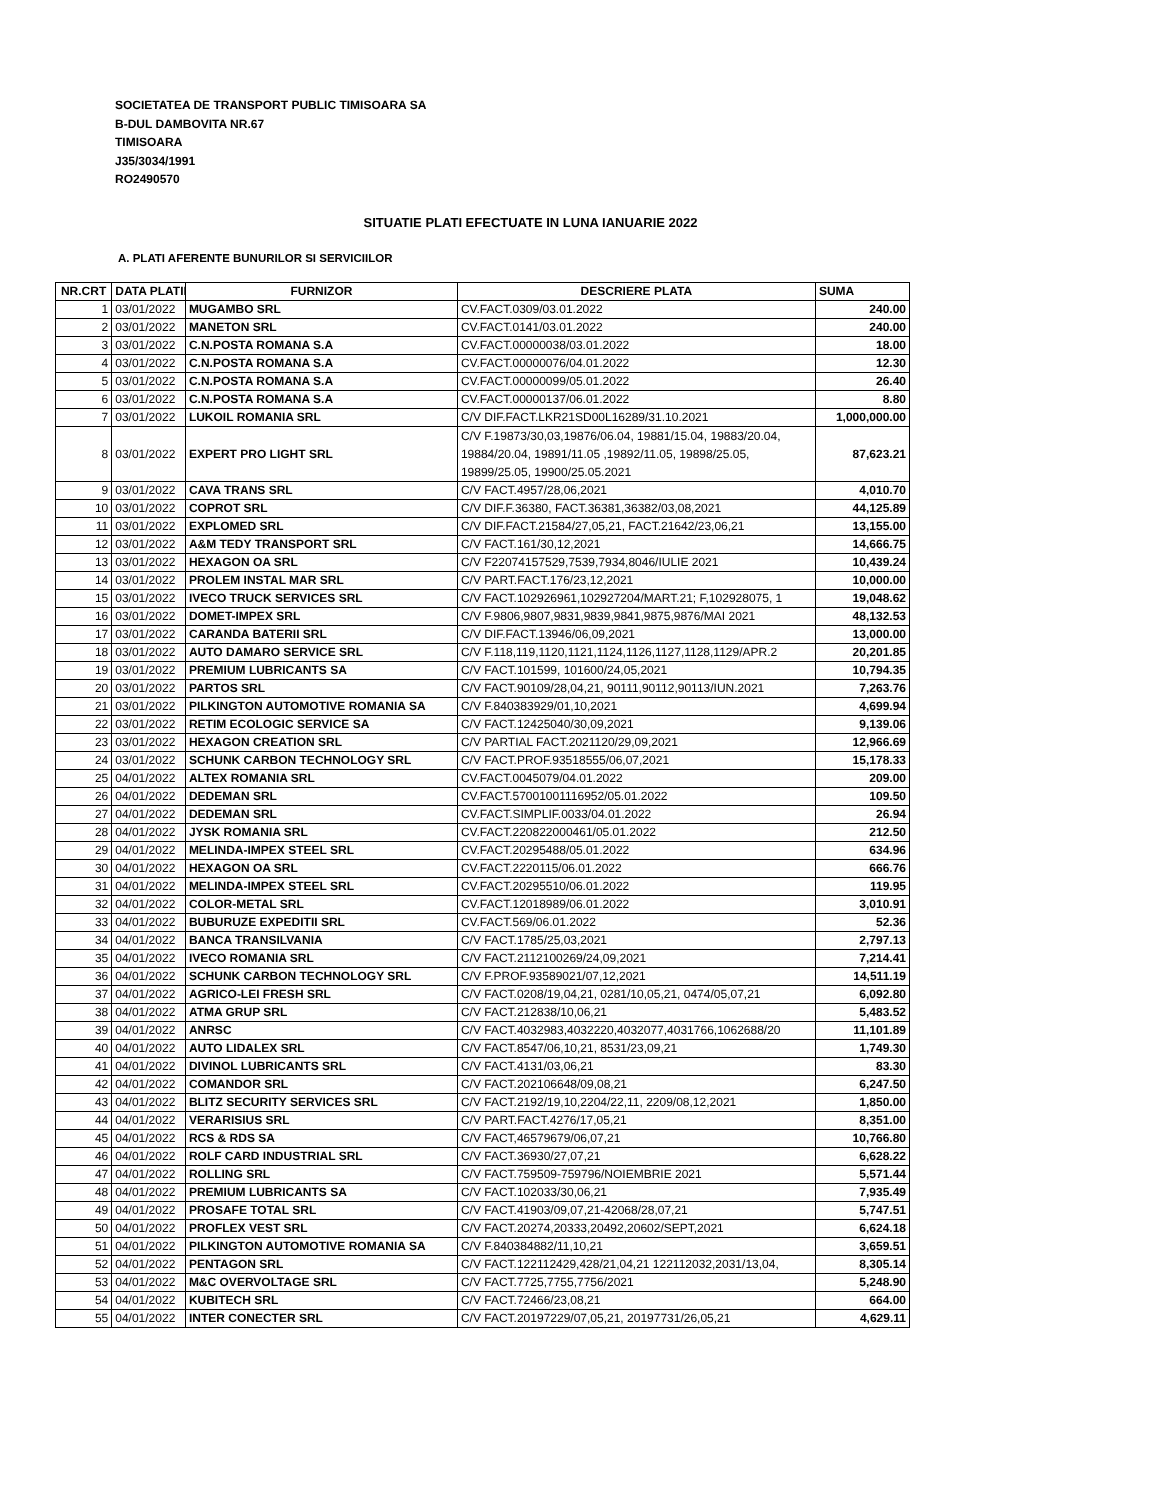SOCIETATEA DE TRANSPORT PUBLIC TIMISOARA SA
B-DUL DAMBOVITA NR.67
TIMISOARA
J35/3034/1991
RO2490570
SITUATIE PLATI EFECTUATE IN LUNA IANUARIE 2022
A. PLATI AFERENTE BUNURILOR SI SERVICIILOR
| NR.CRT | DATA PLATII | FURNIZOR | DESCRIERE PLATA | SUMA |
| --- | --- | --- | --- | --- |
| 1 | 03/01/2022 | MUGAMBO SRL | CV.FACT.0309/03.01.2022 | 240.00 |
| 2 | 03/01/2022 | MANETON SRL | CV.FACT.0141/03.01.2022 | 240.00 |
| 3 | 03/01/2022 | C.N.POSTA ROMANA S.A | CV.FACT.00000038/03.01.2022 | 18.00 |
| 4 | 03/01/2022 | C.N.POSTA ROMANA S.A | CV.FACT.00000076/04.01.2022 | 12.30 |
| 5 | 03/01/2022 | C.N.POSTA ROMANA S.A | CV.FACT.00000099/05.01.2022 | 26.40 |
| 6 | 03/01/2022 | C.N.POSTA ROMANA S.A | CV.FACT.00000137/06.01.2022 | 8.80 |
| 7 | 03/01/2022 | LUKOIL ROMANIA SRL | C/V DIF.FACT.LKR21SD00L16289/31.10.2021 | 1,000,000.00 |
| 8 | 03/01/2022 | EXPERT PRO LIGHT SRL | C/V F.19873/30,03,19876/06.04, 19881/15.04, 19883/20.04, 19884/20.04, 19891/11.05 ,19892/11.05, 19898/25.05, 19899/25.05, 19900/25.05.2021 | 87,623.21 |
| 9 | 03/01/2022 | CAVA TRANS SRL | C/V FACT.4957/28,06,2021 | 4,010.70 |
| 10 | 03/01/2022 | COPROT SRL | C/V DIF.F.36380, FACT.36381,36382/03,08,2021 | 44,125.89 |
| 11 | 03/01/2022 | EXPLOMED SRL | C/V DIF.FACT.21584/27,05,21, FACT.21642/23,06,21 | 13,155.00 |
| 12 | 03/01/2022 | A&M TEDY TRANSPORT SRL | C/V FACT.161/30,12,2021 | 14,666.75 |
| 13 | 03/01/2022 | HEXAGON OA SRL | C/V F22074157529,7539,7934,8046/IULIE 2021 | 10,439.24 |
| 14 | 03/01/2022 | PROLEM INSTAL MAR SRL | C/V PART.FACT.176/23,12,2021 | 10,000.00 |
| 15 | 03/01/2022 | IVECO TRUCK SERVICES SRL | C/V FACT.102926961,102927204/MART.21; F,102928075, 1 | 19,048.62 |
| 16 | 03/01/2022 | DOMET-IMPEX SRL | C/V F.9806,9807,9831,9839,9841,9875,9876/MAI 2021 | 48,132.53 |
| 17 | 03/01/2022 | CARANDA BATERII SRL | C/V DIF.FACT.13946/06,09,2021 | 13,000.00 |
| 18 | 03/01/2022 | AUTO DAMARO SERVICE SRL | C/V F.118,119,1120,1121,1124,1126,1127,1128,1129/APR.2 | 20,201.85 |
| 19 | 03/01/2022 | PREMIUM LUBRICANTS SA | C/V FACT.101599, 101600/24,05,2021 | 10,794.35 |
| 20 | 03/01/2022 | PARTOS SRL | C/V FACT.90109/28,04,21, 90111,90112,90113/IUN.2021 | 7,263.76 |
| 21 | 03/01/2022 | PILKINGTON AUTOMOTIVE ROMANIA SA | C/V F.840383929/01,10,2021 | 4,699.94 |
| 22 | 03/01/2022 | RETIM ECOLOGIC SERVICE SA | C/V FACT.12425040/30,09,2021 | 9,139.06 |
| 23 | 03/01/2022 | HEXAGON CREATION SRL | C/V PARTIAL FACT.2021120/29,09,2021 | 12,966.69 |
| 24 | 03/01/2022 | SCHUNK CARBON TECHNOLOGY SRL | C/V FACT.PROF.93518555/06,07,2021 | 15,178.33 |
| 25 | 04/01/2022 | ALTEX ROMANIA SRL | CV.FACT.0045079/04.01.2022 | 209.00 |
| 26 | 04/01/2022 | DEDEMAN SRL | CV.FACT.57001001116952/05.01.2022 | 109.50 |
| 27 | 04/01/2022 | DEDEMAN SRL | CV.FACT.SIMPLIF.0033/04.01.2022 | 26.94 |
| 28 | 04/01/2022 | JYSK ROMANIA SRL | CV.FACT.220822000461/05.01.2022 | 212.50 |
| 29 | 04/01/2022 | MELINDA-IMPEX STEEL SRL | CV.FACT.20295488/05.01.2022 | 634.96 |
| 30 | 04/01/2022 | HEXAGON OA SRL | CV.FACT.2220115/06.01.2022 | 666.76 |
| 31 | 04/01/2022 | MELINDA-IMPEX STEEL SRL | CV.FACT.20295510/06.01.2022 | 119.95 |
| 32 | 04/01/2022 | COLOR-METAL SRL | CV.FACT.12018989/06.01.2022 | 3,010.91 |
| 33 | 04/01/2022 | BUBURUZE EXPEDITII SRL | CV.FACT.569/06.01.2022 | 52.36 |
| 34 | 04/01/2022 | BANCA TRANSILVANIA | C/V FACT.1785/25,03,2021 | 2,797.13 |
| 35 | 04/01/2022 | IVECO ROMANIA SRL | C/V FACT.2112100269/24,09,2021 | 7,214.41 |
| 36 | 04/01/2022 | SCHUNK CARBON TECHNOLOGY SRL | C/V F.PROF.93589021/07,12,2021 | 14,511.19 |
| 37 | 04/01/2022 | AGRICO-LEI FRESH SRL | C/V FACT.0208/19,04,21, 0281/10,05,21, 0474/05,07,21 | 6,092.80 |
| 38 | 04/01/2022 | ATMA GRUP SRL | C/V FACT.212838/10,06,21 | 5,483.52 |
| 39 | 04/01/2022 | ANRSC | C/V FACT.4032983,4032220,4032077,4031766,1062688/20 | 11,101.89 |
| 40 | 04/01/2022 | AUTO LIDALEX SRL | C/V FACT.8547/06,10,21, 8531/23,09,21 | 1,749.30 |
| 41 | 04/01/2022 | DIVINOL LUBRICANTS SRL | C/V FACT.4131/03,06,21 | 83.30 |
| 42 | 04/01/2022 | COMANDOR SRL | C/V FACT.202106648/09,08,21 | 6,247.50 |
| 43 | 04/01/2022 | BLITZ SECURITY SERVICES SRL | C/V FACT.2192/19,10,2204/22,11, 2209/08,12,2021 | 1,850.00 |
| 44 | 04/01/2022 | VERARISIUS SRL | C/V PART.FACT.4276/17,05,21 | 8,351.00 |
| 45 | 04/01/2022 | RCS & RDS SA | C/V FACT,46579679/06,07,21 | 10,766.80 |
| 46 | 04/01/2022 | ROLF CARD INDUSTRIAL SRL | C/V FACT.36930/27,07,21 | 6,628.22 |
| 47 | 04/01/2022 | ROLLING SRL | C/V FACT.759509-759796/NOIEMBRIE 2021 | 5,571.44 |
| 48 | 04/01/2022 | PREMIUM LUBRICANTS SA | C/V FACT.102033/30,06,21 | 7,935.49 |
| 49 | 04/01/2022 | PROSAFE TOTAL SRL | C/V FACT.41903/09,07,21-42068/28,07,21 | 5,747.51 |
| 50 | 04/01/2022 | PROFLEX VEST SRL | C/V FACT.20274,20333,20492,20602/SEPT,2021 | 6,624.18 |
| 51 | 04/01/2022 | PILKINGTON AUTOMOTIVE ROMANIA SA | C/V F.840384882/11,10,21 | 3,659.51 |
| 52 | 04/01/2022 | PENTAGON SRL | C/V FACT.122112429,428/21,04,21 122112032,2031/13,04, | 8,305.14 |
| 53 | 04/01/2022 | M&C OVERVOLTAGE SRL | C/V FACT.7725,7755,7756/2021 | 5,248.90 |
| 54 | 04/01/2022 | KUBITECH SRL | C/V FACT.72466/23,08,21 | 664.00 |
| 55 | 04/01/2022 | INTER CONECTER SRL | C/V FACT.20197229/07,05,21, 20197731/26,05,21 | 4,629.11 |